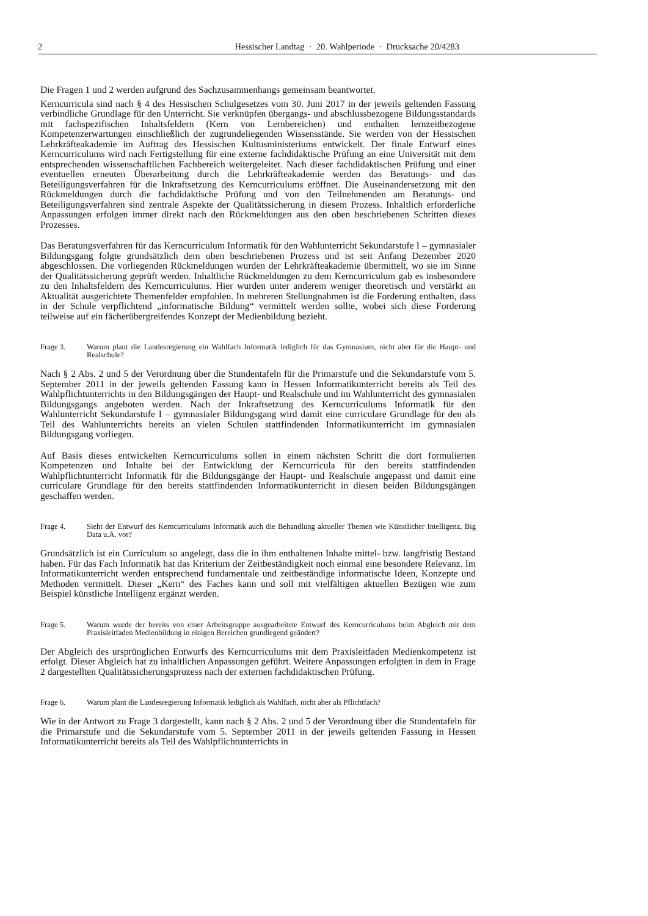2 Hessischer Landtag · 20. Wahlperiode · Drucksache 20/4283
Die Fragen 1 und 2 werden aufgrund des Sachzusammenhangs gemeinsam beantwortet.
Kerncurricula sind nach § 4 des Hessischen Schulgesetzes vom 30. Juni 2017 in der jeweils geltenden Fassung verbindliche Grundlage für den Unterricht. Sie verknüpfen übergangs- und abschlussbezogene Bildungsstandards mit fachspezifischen Inhaltsfeldern (Kern von Lernbereichen) und enthalten lernzeitbezogene Kompetenzerwartungen einschließlich der zugrundeliegenden Wissensstände. Sie werden von der Hessischen Lehrkräfteakademie im Auftrag des Hessischen Kultusministeriums entwickelt. Der finale Entwurf eines Kerncurriculums wird nach Fertigstellung für eine externe fachdidaktische Prüfung an eine Universität mit dem entsprechenden wissenschaftlichen Fachbereich weitergeleitet. Nach dieser fachdidaktischen Prüfung und einer eventuellen erneuten Überarbeitung durch die Lehrkräfteakademie werden das Beratungs- und das Beteiligungsverfahren für die Inkraftsetzung des Kerncurriculums eröffnet. Die Auseinandersetzung mit den Rückmeldungen durch die fachdidaktische Prüfung und von den Teilnehmenden am Beratungs- und Beteiligungsverfahren sind zentrale Aspekte der Qualitätssicherung in diesem Prozess. Inhaltlich erforderliche Anpassungen erfolgen immer direkt nach den Rückmeldungen aus den oben beschriebenen Schritten dieses Prozesses.
Das Beratungsverfahren für das Kerncurriculum Informatik für den Wahlunterricht Sekundarstufe I – gymnasialer Bildungsgang folgte grundsätzlich dem oben beschriebenen Prozess und ist seit Anfang Dezember 2020 abgeschlossen. Die vorliegenden Rückmeldungen wurden der Lehrkräfteakademie übermittelt, wo sie im Sinne der Qualitätssicherung geprüft werden. Inhaltliche Rückmeldungen zu dem Kerncurriculum gab es insbesondere zu den Inhaltsfeldern des Kerncurriculums. Hier wurden unter anderem weniger theoretisch und verstärkt an Aktualität ausgerichtete Themenfelder empfohlen. In mehreren Stellungnahmen ist die Forderung enthalten, dass in der Schule verpflichtend „informatische Bildung“ vermittelt werden sollte, wobei sich diese Forderung teilweise auf ein fächerübergreifendes Konzept der Medienbildung bezieht.
Frage 3. Warum plant die Landesregierung ein Wahlfach Informatik lediglich für das Gymnasium, nicht aber für die Haupt- und Realschule?
Nach § 2 Abs. 2 und 5 der Verordnung über die Stundentafeln für die Primarstufe und die Sekundarstufe vom 5. September 2011 in der jeweils geltenden Fassung kann in Hessen Informatikunterricht bereits als Teil des Wahlpflichtunterrichts in den Bildungsgängen der Haupt- und Realschule und im Wahlunterricht des gymnasialen Bildungsgangs angeboten werden. Nach der Inkraftsetzung des Kerncurriculums Informatik für den Wahlunterricht Sekundarstufe I – gymnasialer Bildungsgang wird damit eine curriculare Grundlage für den als Teil des Wahlunterrichts bereits an vielen Schulen stattfindenden Informatikunterricht im gymnasialen Bildungsgang vorliegen.
Auf Basis dieses entwickelten Kerncurriculums sollen in einem nächsten Schritt die dort formulierten Kompetenzen und Inhalte bei der Entwicklung der Kerncurricula für den bereits stattfindenden Wahlpflichtunterricht Informatik für die Bildungsgänge der Haupt- und Realschule angepasst und damit eine curriculare Grundlage für den bereits stattfindenden Informatikunterricht in diesen beiden Bildungsgängen geschaffen werden.
Frage 4. Sieht der Entwurf des Kerncurriculums Informatik auch die Behandlung aktueller Themen wie Künstlicher Intelligenz, Big Data u.Ä. vor?
Grundsätzlich ist ein Curriculum so angelegt, dass die in ihm enthaltenen Inhalte mittel- bzw. langfristig Bestand haben. Für das Fach Informatik hat das Kriterium der Zeitbeständigkeit noch einmal eine besondere Relevanz. Im Informatikunterricht werden entsprechend fundamentale und zeitbeständige informatische Ideen, Konzepte und Methoden vermittelt. Dieser „Kern“ des Faches kann und soll mit vielfältigen aktuellen Bezügen wie zum Beispiel künstliche Intelligenz ergänzt werden.
Frage 5. Warum wurde der bereits von einer Arbeitsgruppe ausgearbeitete Entwurf des Kerncurriculums beim Abgleich mit dem Praxisleitfaden Medienbildung in einigen Bereichen grundlegend geändert?
Der Abgleich des ursprünglichen Entwurfs des Kerncurriculums mit dem Praxisleitfaden Medienkompetenz ist erfolgt. Dieser Abgleich hat zu inhaltlichen Anpassungen geführt. Weitere Anpassungen erfolgten in dem in Frage 2 dargestellten Qualitätssicherungsprozess nach der externen fachdidaktischen Prüfung.
Frage 6. Warum plant die Landesregierung Informatik lediglich als Wahlfach, nicht aber als Pflichtfach?
Wie in der Antwort zu Frage 3 dargestellt, kann nach § 2 Abs. 2 und 5 der Verordnung über die Stundentafeln für die Primarstufe und die Sekundarstufe vom 5. September 2011 in der jeweils geltenden Fassung in Hessen Informatikunterricht bereits als Teil des Wahlpflichtunterrichts in